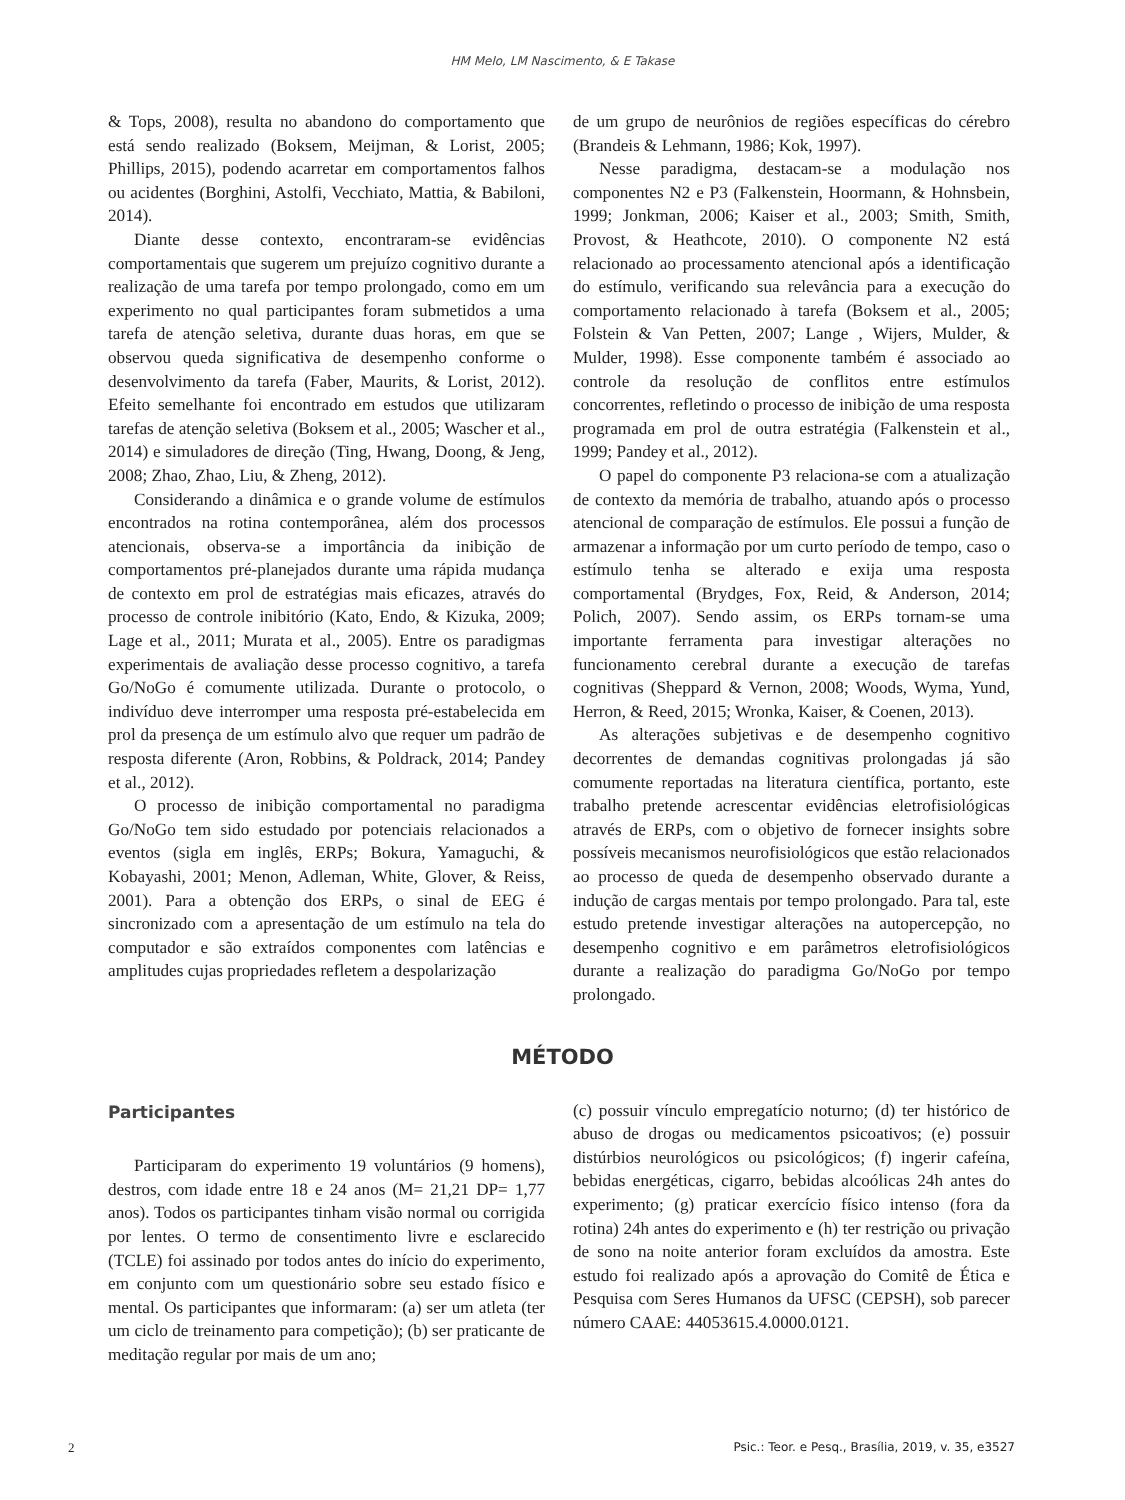HM Melo, LM Nascimento, & E Takase
& Tops, 2008), resulta no abandono do comportamento que está sendo realizado (Boksem, Meijman, & Lorist, 2005; Phillips, 2015), podendo acarretar em comportamentos falhos ou acidentes (Borghini, Astolfi, Vecchiato, Mattia, & Babiloni, 2014).
Diante desse contexto, encontraram-se evidências comportamentais que sugerem um prejuízo cognitivo durante a realização de uma tarefa por tempo prolongado, como em um experimento no qual participantes foram submetidos a uma tarefa de atenção seletiva, durante duas horas, em que se observou queda significativa de desempenho conforme o desenvolvimento da tarefa (Faber, Maurits, & Lorist, 2012). Efeito semelhante foi encontrado em estudos que utilizaram tarefas de atenção seletiva (Boksem et al., 2005; Wascher et al., 2014) e simuladores de direção (Ting, Hwang, Doong, & Jeng, 2008; Zhao, Zhao, Liu, & Zheng, 2012).
Considerando a dinâmica e o grande volume de estímulos encontrados na rotina contemporânea, além dos processos atencionais, observa-se a importância da inibição de comportamentos pré-planejados durante uma rápida mudança de contexto em prol de estratégias mais eficazes, através do processo de controle inibitório (Kato, Endo, & Kizuka, 2009; Lage et al., 2011; Murata et al., 2005). Entre os paradigmas experimentais de avaliação desse processo cognitivo, a tarefa Go/NoGo é comumente utilizada. Durante o protocolo, o indivíduo deve interromper uma resposta pré-estabelecida em prol da presença de um estímulo alvo que requer um padrão de resposta diferente (Aron, Robbins, & Poldrack, 2014; Pandey et al., 2012).
O processo de inibição comportamental no paradigma Go/NoGo tem sido estudado por potenciais relacionados a eventos (sigla em inglês, ERPs; Bokura, Yamaguchi, & Kobayashi, 2001; Menon, Adleman, White, Glover, & Reiss, 2001). Para a obtenção dos ERPs, o sinal de EEG é sincronizado com a apresentação de um estímulo na tela do computador e são extraídos componentes com latências e amplitudes cujas propriedades refletem a despolarização
de um grupo de neurônios de regiões específicas do cérebro (Brandeis & Lehmann, 1986; Kok, 1997).
Nesse paradigma, destacam-se a modulação nos componentes N2 e P3 (Falkenstein, Hoormann, & Hohnsbein, 1999; Jonkman, 2006; Kaiser et al., 2003; Smith, Smith, Provost, & Heathcote, 2010). O componente N2 está relacionado ao processamento atencional após a identificação do estímulo, verificando sua relevância para a execução do comportamento relacionado à tarefa (Boksem et al., 2005; Folstein & Van Petten, 2007; Lange , Wijers, Mulder, & Mulder, 1998). Esse componente também é associado ao controle da resolução de conflitos entre estímulos concorrentes, refletindo o processo de inibição de uma resposta programada em prol de outra estratégia (Falkenstein et al., 1999; Pandey et al., 2012).
O papel do componente P3 relaciona-se com a atualização de contexto da memória de trabalho, atuando após o processo atencional de comparação de estímulos. Ele possui a função de armazenar a informação por um curto período de tempo, caso o estímulo tenha se alterado e exija uma resposta comportamental (Brydges, Fox, Reid, & Anderson, 2014; Polich, 2007). Sendo assim, os ERPs tornam-se uma importante ferramenta para investigar alterações no funcionamento cerebral durante a execução de tarefas cognitivas (Sheppard & Vernon, 2008; Woods, Wyma, Yund, Herron, & Reed, 2015; Wronka, Kaiser, & Coenen, 2013).
As alterações subjetivas e de desempenho cognitivo decorrentes de demandas cognitivas prolongadas já são comumente reportadas na literatura científica, portanto, este trabalho pretende acrescentar evidências eletrofisiológicas através de ERPs, com o objetivo de fornecer insights sobre possíveis mecanismos neurofisiológicos que estão relacionados ao processo de queda de desempenho observado durante a indução de cargas mentais por tempo prolongado. Para tal, este estudo pretende investigar alterações na autopercepção, no desempenho cognitivo e em parâmetros eletrofisiológicos durante a realização do paradigma Go/NoGo por tempo prolongado.
MÉTODO
Participantes
Participaram do experimento 19 voluntários (9 homens), destros, com idade entre 18 e 24 anos (M= 21,21 DP= 1,77 anos). Todos os participantes tinham visão normal ou corrigida por lentes. O termo de consentimento livre e esclarecido (TCLE) foi assinado por todos antes do início do experimento, em conjunto com um questionário sobre seu estado físico e mental. Os participantes que informaram: (a) ser um atleta (ter um ciclo de treinamento para competição); (b) ser praticante de meditação regular por mais de um ano;
(c) possuir vínculo empregatício noturno; (d) ter histórico de abuso de drogas ou medicamentos psicoativos; (e) possuir distúrbios neurológicos ou psicológicos; (f) ingerir cafeína, bebidas energéticas, cigarro, bebidas alcoólicas 24h antes do experimento; (g) praticar exercício físico intenso (fora da rotina) 24h antes do experimento e (h) ter restrição ou privação de sono na noite anterior foram excluídos da amostra. Este estudo foi realizado após a aprovação do Comitê de Ética e Pesquisa com Seres Humanos da UFSC (CEPSH), sob parecer número CAAE: 44053615.4.0000.0121.
2 Psic.: Teor. e Pesq., Brasília, 2019, v. 35, e3527